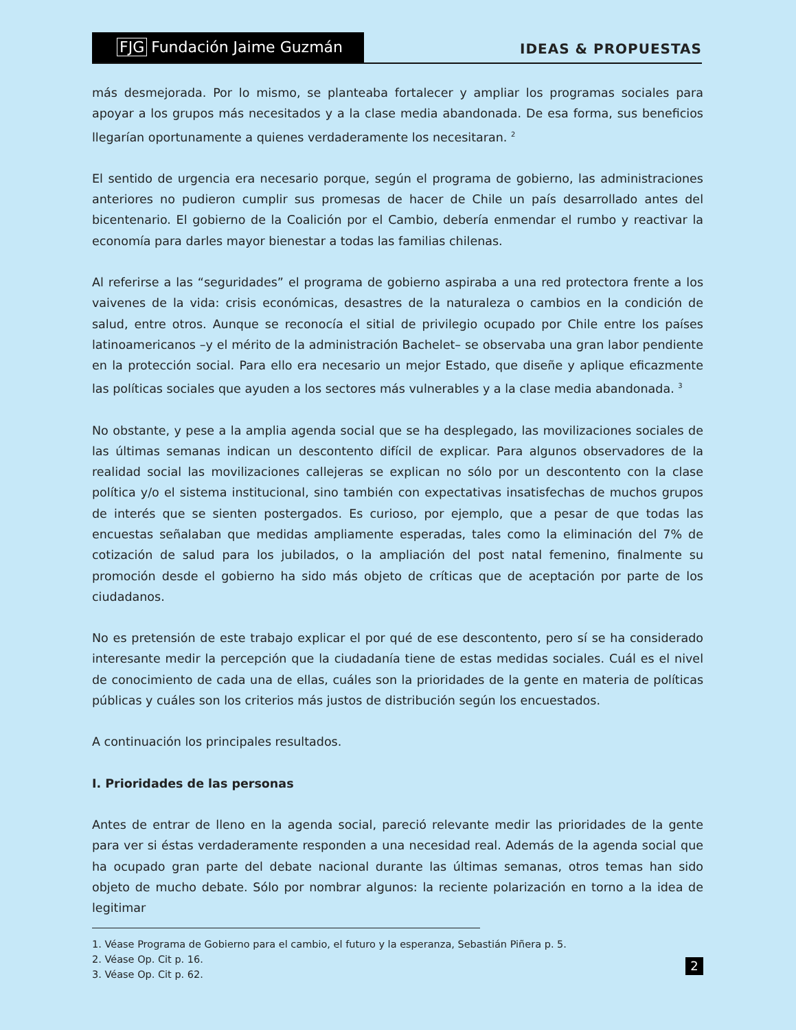FJG Fundación Jaime Guzmán
IDEAS & PROPUESTAS
más desmejorada. Por lo mismo, se planteaba fortalecer y ampliar los programas sociales para apoyar a los grupos más necesitados y a la clase media abandonada. De esa forma, sus beneficios llegarían oportunamente a quienes verdaderamente los necesitaran. <sup>2</sup>
El sentido de urgencia era necesario porque, según el programa de gobierno, las administraciones anteriores no pudieron cumplir sus promesas de hacer de Chile un país desarrollado antes del bicentenario. El gobierno de la Coalición por el Cambio, debería enmendar el rumbo y reactivar la economía para darles mayor bienestar a todas las familias chilenas.
Al referirse a las “seguridades” el programa de gobierno aspiraba a una red protectora frente a los vaivenes de la vida: crisis económicas, desastres de la naturaleza o cambios en la condición de salud, entre otros. Aunque se reconocía el sitial de privilegio ocupado por Chile entre los países latinoamericanos –y el mérito de la administración Bachelet– se observaba una gran labor pendiente en la protección social. Para ello era necesario un mejor Estado, que diseñe y aplique eficazmente las políticas sociales que ayuden a los sectores más vulnerables y a la clase media abandonada. <sup>3</sup>
No obstante, y pese a la amplia agenda social que se ha desplegado, las movilizaciones sociales de las últimas semanas indican un descontento difícil de explicar. Para algunos observadores de la realidad social las movilizaciones callejeras se explican no sólo por un descontento con la clase política y/o el sistema institucional, sino también con expectativas insatisfechas de muchos grupos de interés que se sienten postergados. Es curioso, por ejemplo, que a pesar de que todas las encuestas señalaban que medidas ampliamente esperadas, tales como la eliminación del 7% de cotización de salud para los jubilados, o la ampliación del post natal femenino, finalmente su promoción desde el gobierno ha sido más objeto de críticas que de aceptación por parte de los ciudadanos.
No es pretensión de este trabajo explicar el por qué de ese descontento, pero sí se ha considerado interesante medir la percepción que la ciudadanía tiene de estas medidas sociales. Cuál es el nivel de conocimiento de cada una de ellas, cuáles son la prioridades de la gente en materia de políticas públicas y cuáles son los criterios más justos de distribución según los encuestados.
A continuación los principales resultados.
I. Prioridades de las personas
Antes de entrar de lleno en la agenda social, pareció relevante medir las prioridades de la gente para ver si éstas verdaderamente responden a una necesidad real. Además de la agenda social que ha ocupado gran parte del debate nacional durante las últimas semanas, otros temas han sido objeto de mucho debate. Sólo por nombrar algunos: la reciente polarización en torno a la idea de legitimar
1. Véase Programa de Gobierno para el cambio, el futuro y la esperanza, Sebastián Piñera p. 5.
2. Véase Op. Cit p. 16.
3. Véase Op. Cit p. 62.
2